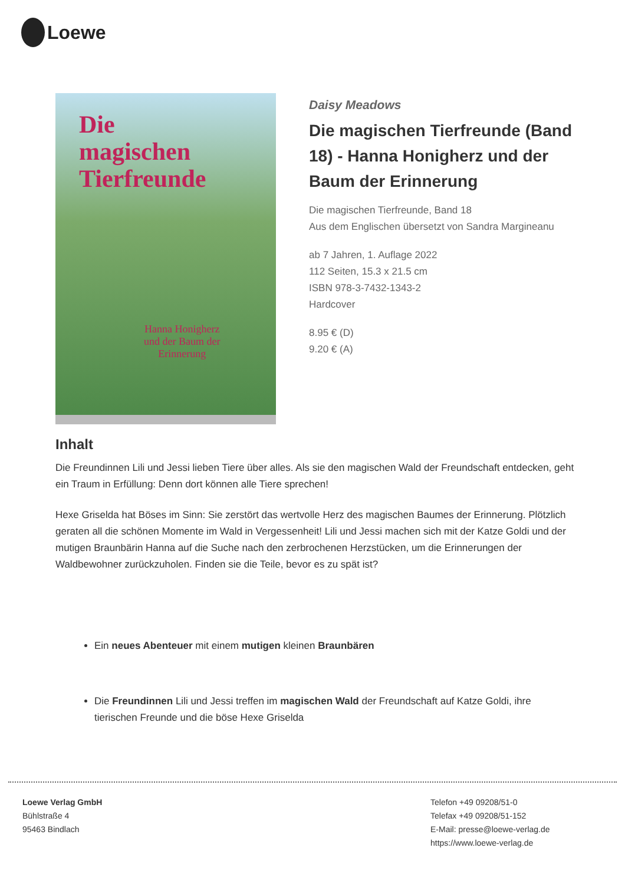Loewe
Die
magischen
Tierfreunde
Hanna Honigherz
und der Baum der
Erinnerung
Daisy Meadows
Die magischen Tierfreunde (Band 18) - Hanna Honigherz und der Baum der Erinnerung
Die magischen Tierfreunde, Band 18
Aus dem Englischen übersetzt von Sandra Margineanu
ab 7 Jahren, 1. Auflage 2022
112 Seiten, 15.3 x 21.5 cm
ISBN 978-3-7432-1343-2
Hardcover
8.95 € (D)
9.20 € (A)
Inhalt
Die Freundinnen Lili und Jessi lieben Tiere über alles. Als sie den magischen Wald der Freundschaft entdecken, geht ein Traum in Erfüllung: Denn dort können alle Tiere sprechen!
Hexe Griselda hat Böses im Sinn: Sie zerstört das wertvolle Herz des magischen Baumes der Erinnerung. Plötzlich geraten all die schönen Momente im Wald in Vergessenheit! Lili und Jessi machen sich mit der Katze Goldi und der mutigen Braunbärin Hanna auf die Suche nach den zerbrochenen Herzstücken, um die Erinnerungen der Waldbewohner zurückzuholen. Finden sie die Teile, bevor es zu spät ist?
Ein neues Abenteuer mit einem mutigen kleinen Braunbären
Die Freundinnen Lili und Jessi treffen im magischen Wald der Freundschaft auf Katze Goldi, ihre tierischen Freunde und die böse Hexe Griselda
Loewe Verlag GmbH
Bühlstraße 4
95463 Bindlach
Telefon +49 09208/51-0
Telefax +49 09208/51-152
E-Mail: presse@loewe-verlag.de
https://www.loewe-verlag.de